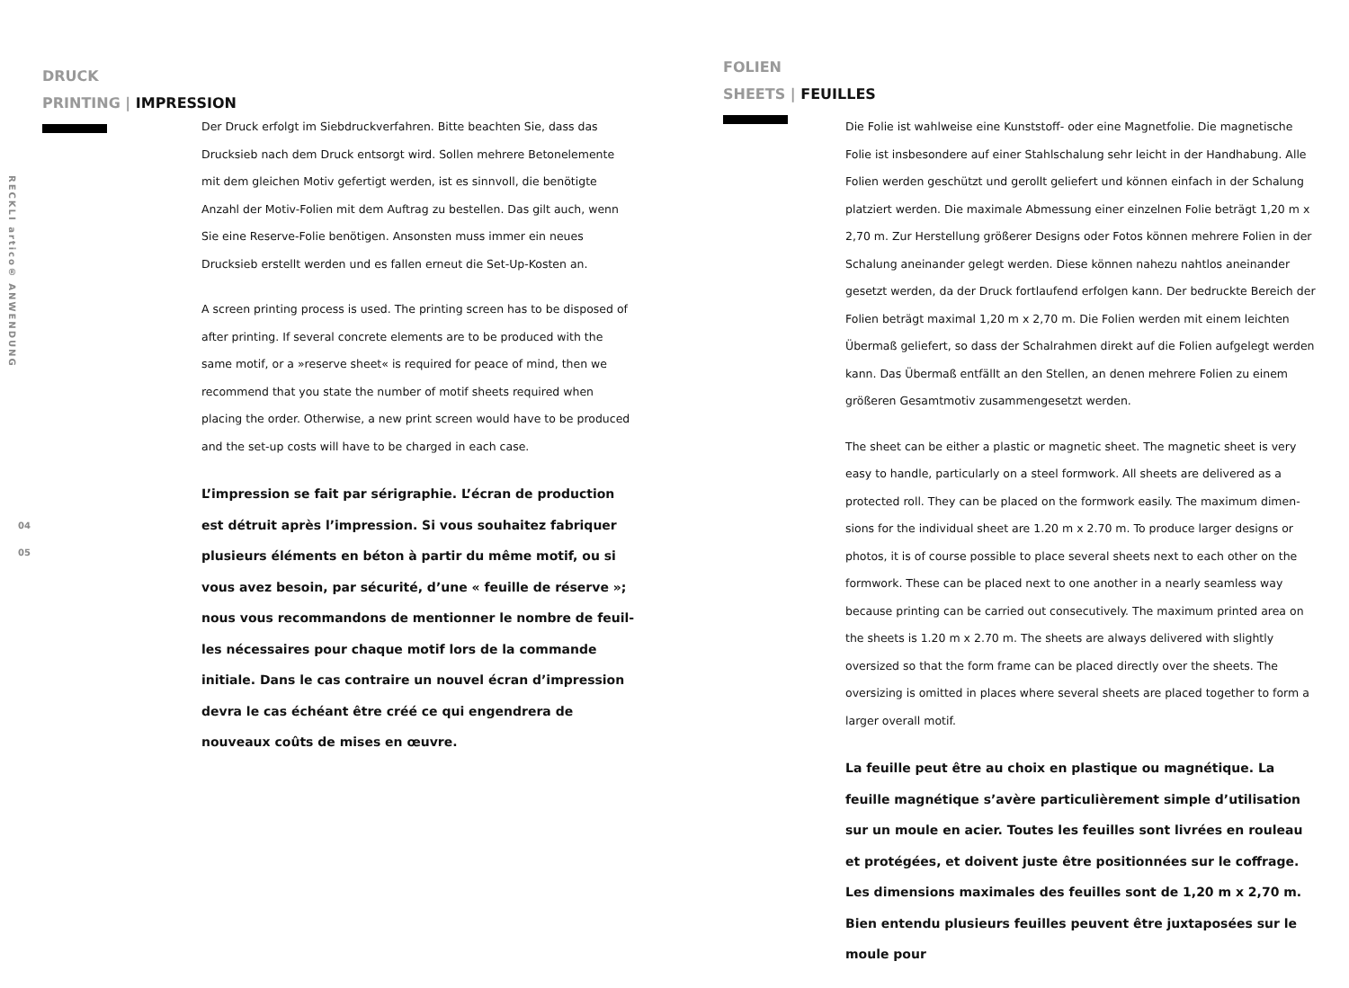RECKLI artico® ANWENDUNG
04
05
DRUCK
PRINTING | IMPRESSION
Der Druck erfolgt im Siebdruckverfahren. Bitte beachten Sie, dass das Drucksieb nach dem Druck entsorgt wird. Sollen mehrere Betonelemente mit dem gleichen Motiv gefertigt werden, ist es sinnvoll, die benötigte Anzahl der Motiv-Folien mit dem Auftrag zu bestellen. Das gilt auch, wenn Sie eine Reserve-Folie benötigen. Ansonsten muss immer ein neues Drucksieb erstellt werden und es fallen erneut die Set-Up-Kosten an.
A screen printing process is used. The printing screen has to be disposed of after printing. If several concrete elements are to be produced with the same motif, or a »reserve sheet« is required for peace of mind, then we recommend that you state the number of motif sheets required when placing the order. Otherwise, a new print screen would have to be produced and the set-up costs will have to be charged in each case.
L’impression se fait par sérigraphie. L’écran de production est détruit après l’impression. Si vous souhaitez fabriquer plusieurs éléments en béton à partir du même motif, ou si vous avez besoin, par sécurité, d’une « feuille de réserve »; nous vous recommandons de mentionner le nombre de feuil-les nécessaires pour chaque motif lors de la commande initiale. Dans le cas contraire un nouvel écran d’impression devra le cas échéant être créé ce qui engendrera de nouveaux coûts de mises en œuvre.
FOLIEN
SHEETS | FEUILLES
Die Folie ist wahlweise eine Kunststoff- oder eine Magnetfolie. Die magnetische Folie ist insbesondere auf einer Stahlschalung sehr leicht in der Handhabung. Alle Folien werden geschützt und gerollt geliefert und können einfach in der Schalung platziert werden. Die maximale Abmessung einer einzelnen Folie beträgt 1,20 m x 2,70 m. Zur Herstellung größerer Designs oder Fotos können mehrere Folien in der Schalung aneinander gelegt werden. Diese können nahezu nahtlos aneinander gesetzt werden, da der Druck fortlaufend erfolgen kann. Der bedruckte Bereich der Folien beträgt maximal 1,20 m x 2,70 m. Die Folien werden mit einem leichten Übermaß geliefert, so dass der Schalrahmen direkt auf die Folien aufgelegt werden kann. Das Übermaß entfällt an den Stellen, an denen mehrere Folien zu einem größeren Gesamtmotiv zusammengesetzt werden.
The sheet can be either a plastic or magnetic sheet. The magnetic sheet is very easy to handle, particularly on a steel formwork. All sheets are delivered as a protected roll. They can be placed on the formwork easily. The maximum dimen-sions for the individual sheet are 1.20 m x 2.70 m. To produce larger designs or photos, it is of course possible to place several sheets next to each other on the formwork. These can be placed next to one another in a nearly seamless way because printing can be carried out consecutively. The maximum printed area on the sheets is 1.20 m x 2.70 m. The sheets are always delivered with slightly oversized so that the form frame can be placed directly over the sheets. The oversizing is omitted in places where several sheets are placed together to form a larger overall motif.
La feuille peut être au choix en plastique ou magnétique. La feuille magnétique s’avère particulièrement simple d’utilisation sur un moule en acier. Toutes les feuilles sont livrées en rouleau et protégées, et doivent juste être positionnées sur le coffrage. Les dimensions maximales des feuilles sont de 1,20 m x 2,70 m. Bien entendu plusieurs feuilles peuvent être juxtaposées sur le moule pour